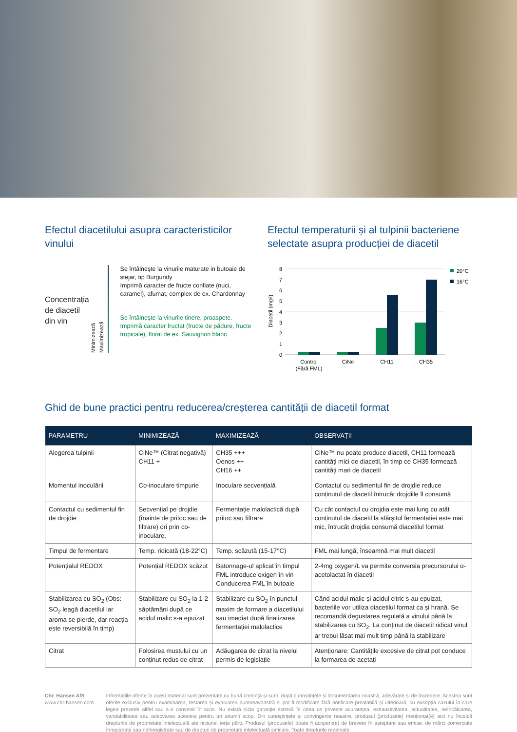Efectul diacetilului asupra caracteristicilor vinului
Concentrația de diacetil din vin
Minimizează
Maximizează
Se întâlnește la vinurile maturate in butoaie de stejar, tip Burgundy
Imprimă caracter de fructe confiate (nuci, caramel), afumat, complex de ex. Chardonnay
Se întâlnește la vinurile tinere, proaspete. Imprimă caracter fructat (fructe de pădure, fructe tropicale), floral de ex. Sauvignon blanc
Efectul temperaturii și al tulpinii bacteriene selectate asupra producției de diacetil
Diacetil (mg/l)
8
7
6
5
4
3
2
1
0
Control
(Fără FML)
CiNe
CH11
CH35
20°C
16°C
Ghid de bune practici pentru reducerea/creșterea cantității de diacetil format
| PARAMETRU | MINIMIZEAZĂ | MAXIMIZEAZĂ | OBSERVAȚII |
| --- | --- | --- | --- |
| Alegerea tulpinii | CiNe™ (Citrat negativă) CH11 + | CH35 +++ Oenos ++ CH16 ++ | CiNe™ nu poate produce diacetil, CH11 formează cantități mici de diacetil, în timp ce CH35 formează cantități mari de diacetil |
| Momentul inoculării | Co-inoculare timpurie | Inoculare secvențială | Contactul cu sedimentul fin de drojdie reduce conținutul de diacetil întrucât drojdiile îl consumă |
| Contactul cu sedimentul fin de drojdie | Secvențial pe drojdie (înainte de pritoc sau de filtrare) ori prin co-inoculare. | Fermentație malolactică după pritoc sau filtrare | Cu cât contactul cu drojdia este mai lung cu atât conținutul de diacetil la sfârșitul fermentației este mai mic, întrucât drojdia consumă diacetilul format |
| Timpul de fermentare | Temp. ridicată (18-22°C) | Temp. scăzută (15-17°C) | FML mai lungă, înseamnă mai mult diacetil |
| Potențialul REDOX | Potențial REDOX scăzut | Batonnage-ul aplicat în timpul FML introduce oxigen în vin Conducerea FML în butoaie | 2-4mg oxygen/L va permite conversia precursorului α- acetolactat în diacetil |
| Stabilizarea cu SO<sub>2</sub> (Obs: SO<sub>2</sub> leagă diacetilul iar aroma se pierde, dar reacția este reversibilă în timp) | Stabilizare cu SO<sub>2</sub> la 1-2 săptămâni după ce acidul malic s-a epuizat | Stabilizare cu SO<sub>2</sub> în punctul maxim de formare a diacetilului sau imediat după finalizarea fermentației malolactice | Când acidul malic și acidul citric s-au epuizat, bacteriile vor utiliza diacetilul format ca și hrană. Se recomandă degustarea regulată a vinului până la stabilizarea cu SO<sub>2</sub>. La conținut de diacetil ridicat vinul ar trebui lăsat mai mult timp până la stabilizare |
| Citrat | Folosirea mustului cu un conținut redus de citrat | Adăugarea de citrat la nivelul permis de legislație | Atenționare: Cantitățile excesive de citrat pot conduce la formarea de acetați |
Chr. Hansen A/S
www.chr-hansen.com
Informațiile oferite în acest material sunt prezentate cu bună credință și sunt, după cunoștințele și documentarea noastră, adevărate și de încredere. Acestea sunt oferite exclusiv pentru examinarea, testarea și evaluarea dumneavoastră și pot fi modificate fără notificare prealabilă și ulterioară, cu excepția cazului în care legea prevede altfel sau s-a convenit în scris. Nu există nicio garanție extinsă în ceea ce privește acuratețea, exhaustivitatea, actualitatea, neîncălcarea, vandabilitatea sau adecvarea acesteia pentru un anumit scop. Din cunoștințele și convingerile noastre, produsul (produsele) menționat(e) aici nu încalcă drepturile de proprietate intelectuală ale niciunei terțe părți. Produsul (produsele) poate fi acoperit(e) de brevete în așteptare sau emise, de mărci comerciale înregistrate sau neînregistrate sau de drepturi de proprietate intelectuală similare. Toate drepturile rezervate.